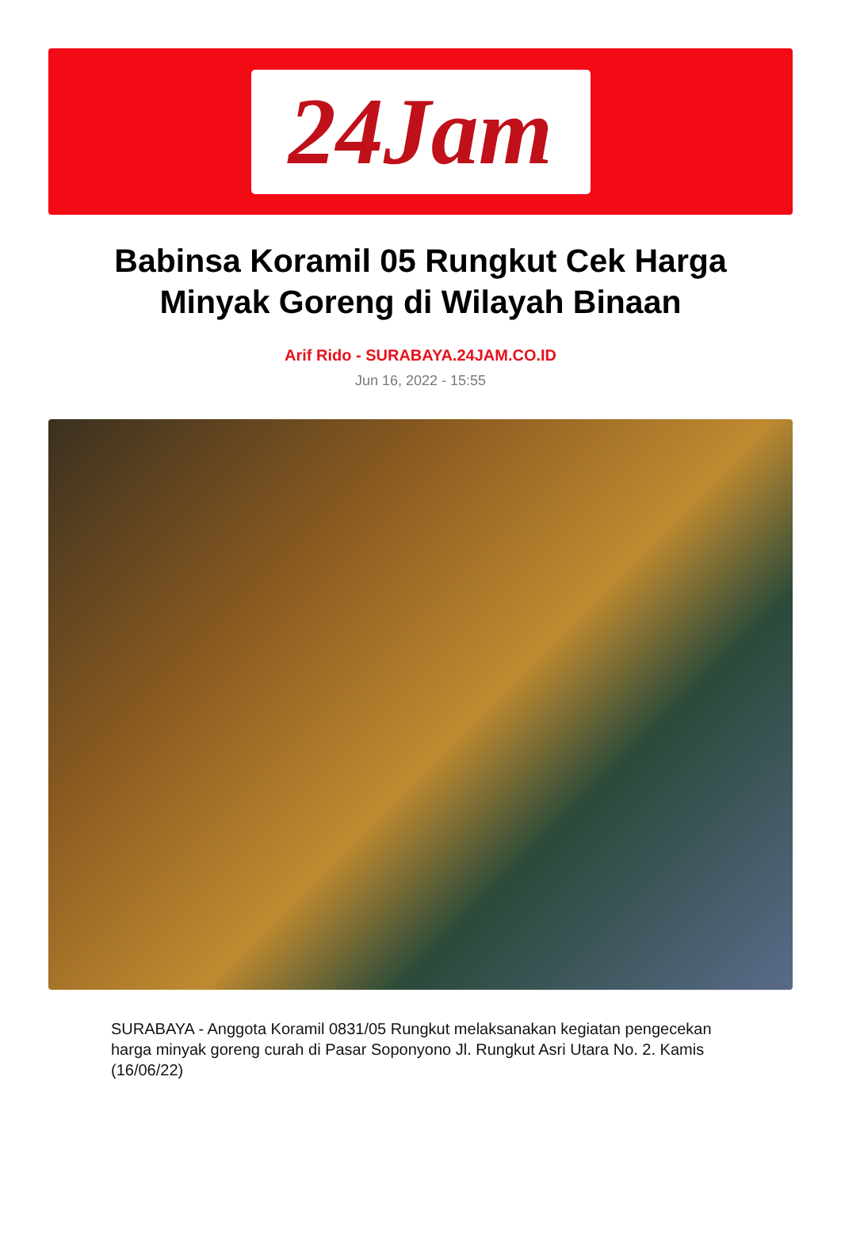24Jam
Babinsa Koramil 05 Rungkut Cek Harga Minyak Goreng di Wilayah Binaan
Arif Rido - SURABAYA.24JAM.CO.ID
Jun 16, 2022 - 15:55
SURABAYA - Anggota Koramil 0831/05 Rungkut melaksanakan kegiatan pengecekan harga minyak goreng curah di Pasar Soponyono Jl. Rungkut Asri Utara No. 2. Kamis (16/06/22)